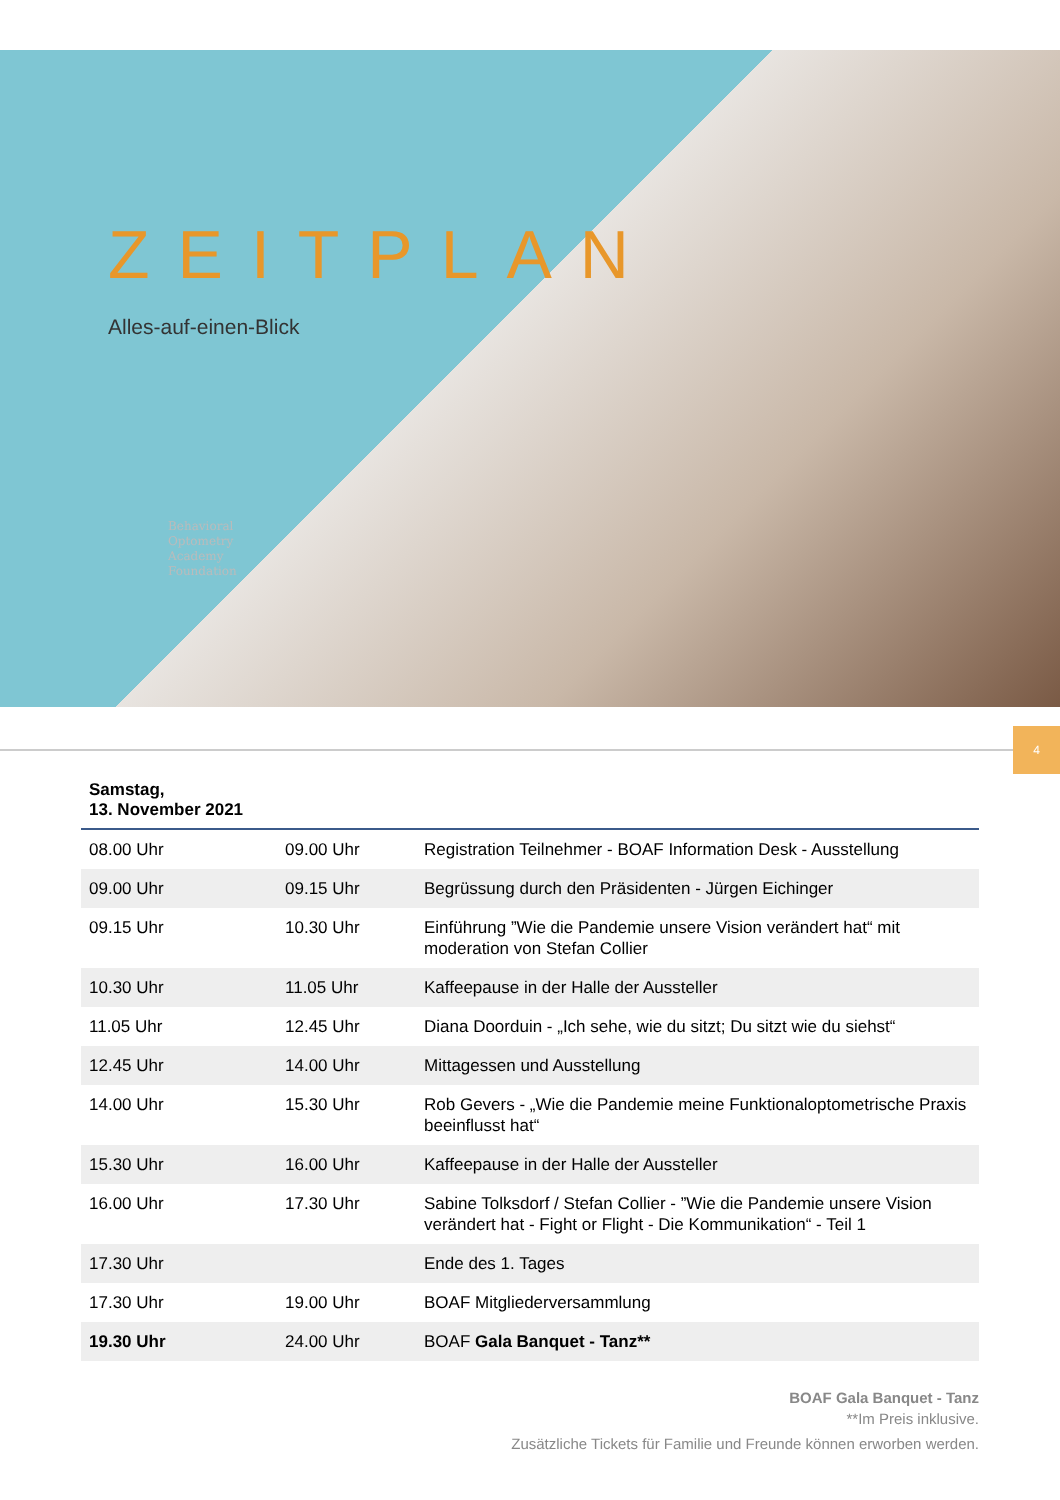ZEITPLAN
Alles-auf-einen-Blick
Behavioral
Optometry
Academy
Foundation
4
Samstag,
13. November 2021
| 08.00 Uhr | 09.00 Uhr | Registration Teilnehmer - BOAF Information Desk - Ausstellung |
| 09.00 Uhr | 09.15 Uhr | Begrüssung durch den Präsidenten - Jürgen Eichinger |
| 09.15 Uhr | 10.30 Uhr | Einführung ”Wie die Pandemie unsere Vision verändert hat“ mit moderation von Stefan Collier |
| 10.30 Uhr | 11.05 Uhr | Kaffeepause in der Halle der Aussteller |
| 11.05 Uhr | 12.45 Uhr | Diana Doorduin - „Ich sehe, wie du sitzt; Du sitzt wie du siehst“ |
| 12.45 Uhr | 14.00 Uhr | Mittagessen und Ausstellung |
| 14.00 Uhr | 15.30 Uhr | Rob Gevers - „Wie die Pandemie meine Funktionaloptometrische Praxis beeinflusst hat“ |
| 15.30 Uhr | 16.00 Uhr | Kaffeepause in der Halle der Aussteller |
| 16.00 Uhr | 17.30 Uhr | Sabine Tolksdorf / Stefan Collier - ”Wie die Pandemie unsere Vision verändert hat - Fight or Flight - Die Kommunikation“ - Teil 1 |
| 17.30 Uhr | | Ende des 1. Tages |
| 17.30 Uhr | 19.00 Uhr | BOAF Mitgliederversammlung |
| 19.30 Uhr | 24.00 Uhr | BOAF Gala Banquet - Tanz** |
BOAF Gala Banquet - Tanz
**Im Preis inklusive.
Zusätzliche Tickets für Familie und Freunde können erworben werden.